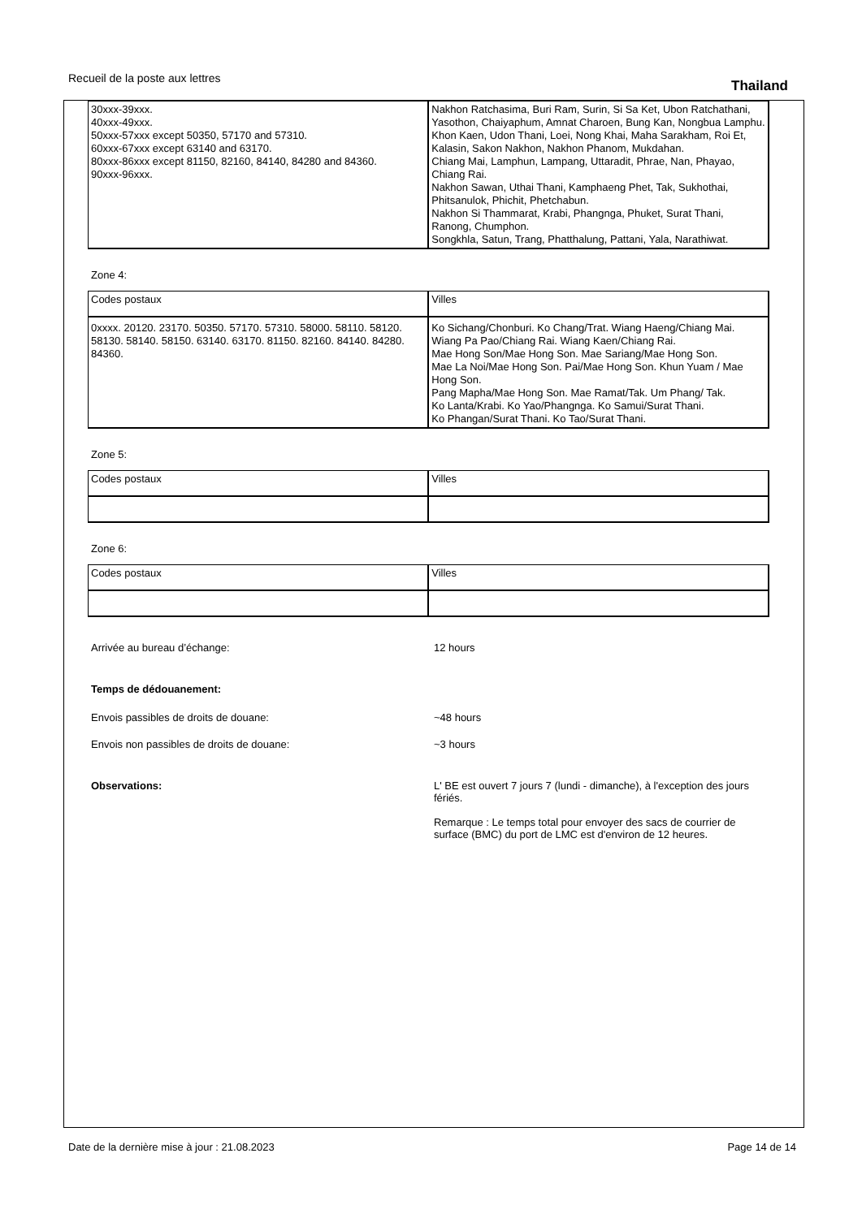Recueil de la poste aux lettres Thailand
| 30xxx-39xxx. 40xxx-49xxx. 50xxx-57xxx except 50350, 57170 and 57310. 60xxx-67xxx except 63140 and 63170. 80xxx-86xxx except 81150, 82160, 84140, 84280 and 84360. 90xxx-96xxx. | Nakhon Ratchasima, Buri Ram, Surin, Si Sa Ket, Ubon Ratchathani, Yasothon, Chaiyaphum, Amnat Charoen, Bung Kan, Nongbua Lamphu. Khon Kaen, Udon Thani, Loei, Nong Khai, Maha Sarakham, Roi Et, Kalasin, Sakon Nakhon, Nakhon Phanom, Mukdahan. Chiang Mai, Lamphun, Lampang, Uttaradit, Phrae, Nan, Phayao, Chiang Rai. Nakhon Sawan, Uthai Thani, Kamphaeng Phet, Tak, Sukhothai, Phitsanulok, Phichit, Phetchabun. Nakhon Si Thammarat, Krabi, Phangnga, Phuket, Surat Thani, Ranong, Chumphon. Songkhla, Satun, Trang, Phatthalung, Pattani, Yala, Narathiwat. |
Zone 4:
| Codes postaux | Villes |
| 0xxxx. 20120. 23170. 50350. 57170. 57310. 58000. 58110. 58120. 58130. 58140. 58150. 63140. 63170. 81150. 82160. 84140. 84280. 84360. | Ko Sichang/Chonburi. Ko Chang/Trat. Wiang Haeng/Chiang Mai. Wiang Pa Pao/Chiang Rai. Wiang Kaen/Chiang Rai. Mae Hong Son/Mae Hong Son. Mae Sariang/Mae Hong Son. Mae La Noi/Mae Hong Son. Pai/Mae Hong Son. Khun Yuam / Mae Hong Son. Pang Mapha/Mae Hong Son. Mae Ramat/Tak. Um Phang/ Tak. Ko Lanta/Krabi. Ko Yao/Phangnga. Ko Samui/Surat Thani. Ko Phangan/Surat Thani. Ko Tao/Surat Thani. |
Zone 5:
| Codes postaux | Villes |
Zone 6:
| Codes postaux | Villes |
Arrivée au bureau d’échange: 12 hours
Temps de dédouanement:
Envois passibles de droits de douane: ~48 hours
Envois non passibles de droits de douane: ~3 hours
Observations: L' BE est ouvert 7 jours 7 (lundi - dimanche), à l'exception des jours fériés.
Remarque : Le temps total pour envoyer des sacs de courrier de surface (BMC) du port de LMC est d'environ de 12 heures.
Date de la dernière mise à jour : 21.08.2023 Page 14 de 14